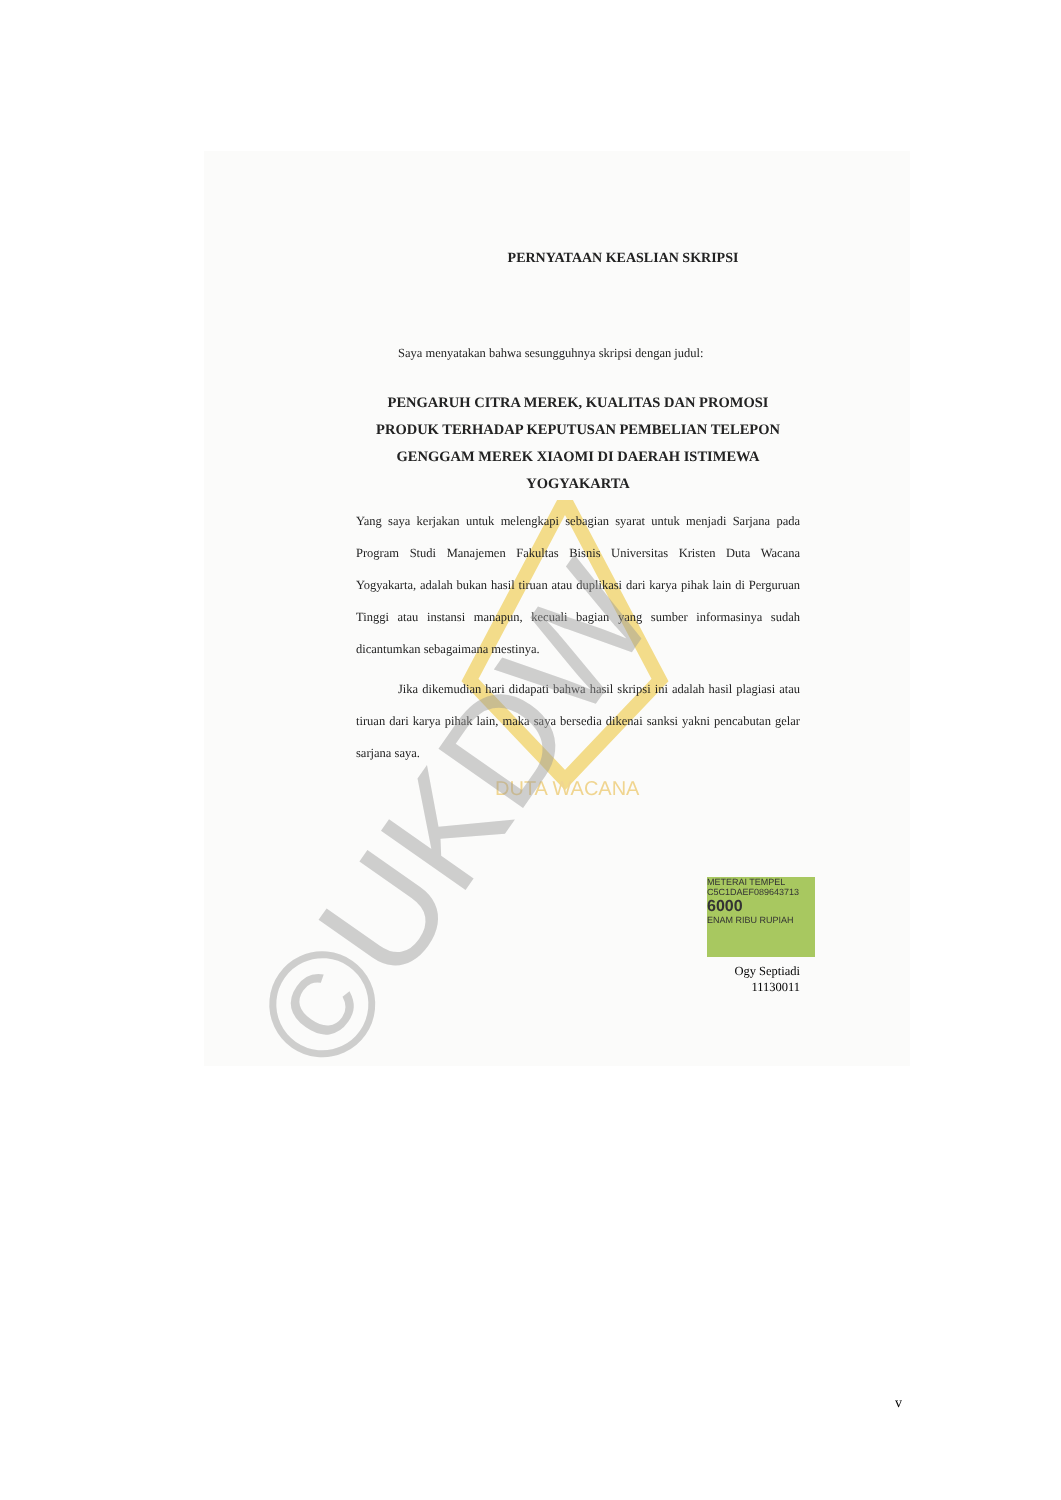DUTA WACANA
PERNYATAAN KEASLIAN SKRIPSI
Saya menyatakan bahwa sesungguhnya skripsi dengan judul:
PENGARUH CITRA MEREK, KUALITAS DAN PROMOSI PRODUK TERHADAP KEPUTUSAN PEMBELIAN TELEPON GENGGAM MEREK XIAOMI DI DAERAH ISTIMEWA YOGYAKARTA
Yang saya kerjakan untuk melengkapi sebagian syarat untuk menjadi Sarjana pada Program Studi Manajemen Fakultas Bisnis Universitas Kristen Duta Wacana Yogyakarta, adalah bukan hasil tiruan atau duplikasi dari karya pihak lain di Perguruan Tinggi atau instansi manapun, kecuali bagian yang sumber informasinya sudah dicantumkan sebagaimana mestinya.
Jika dikemudian hari didapati bahwa hasil skripsi ini adalah hasil plagiasi atau tiruan dari karya pihak lain, maka saya bersedia dikenai sanksi yakni pencabutan gelar sarjana saya.
METERAI TEMPEL
C5C1DAEF089643713
6000
ENAM RIBU RUPIAH
Ogy Septiadi
11130011
©UKDW
v